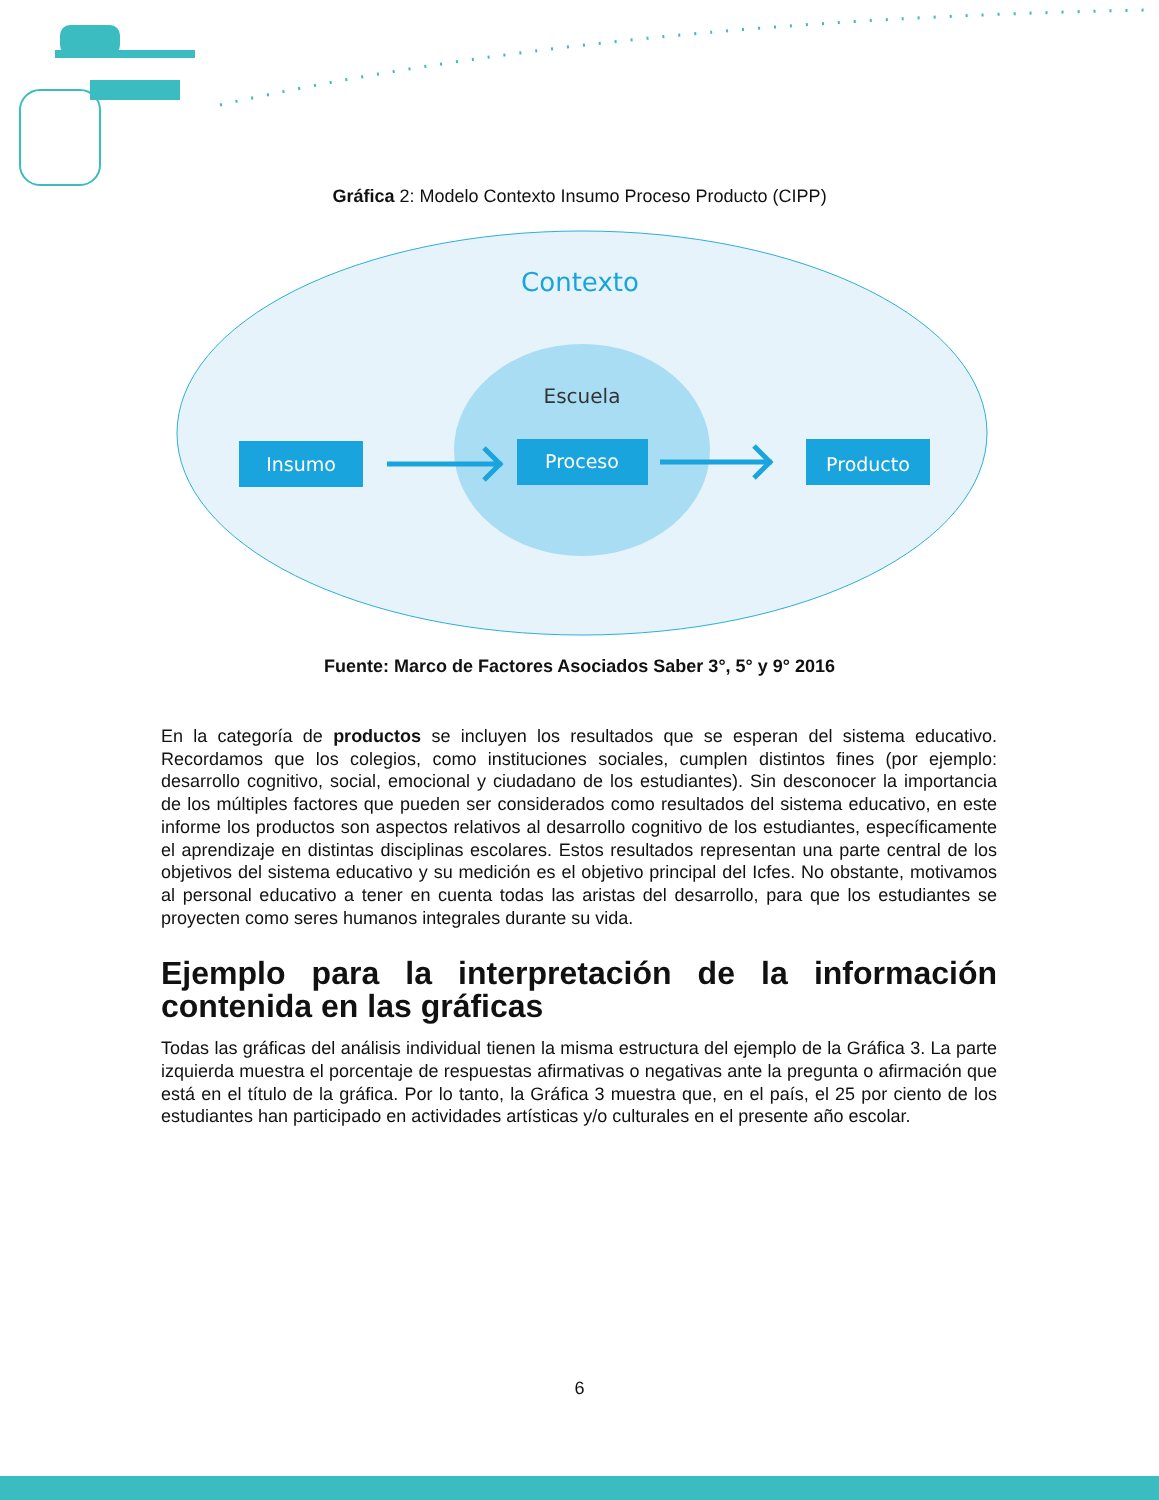Gráfica 2: Modelo Contexto Insumo Proceso Producto (CIPP)
Contexto
Escuela
Insumo
Proceso
Producto
Fuente: Marco de Factores Asociados Saber 3°, 5° y 9° 2016
En la categoría de productos se incluyen los resultados que se esperan del sistema educativo. Recordamos que los colegios, como instituciones sociales, cumplen distintos fines (por ejemplo: desarrollo cognitivo, social, emocional y ciudadano de los estudiantes). Sin desconocer la importancia de los múltiples factores que pueden ser considerados como resultados del sistema educativo, en este informe los productos son aspectos relativos al desarrollo cognitivo de los estudiantes, específicamente el aprendizaje en distintas disciplinas escolares. Estos resultados representan una parte central de los objetivos del sistema educativo y su medición es el objetivo principal del Icfes. No obstante, motivamos al personal educativo a tener en cuenta todas las aristas del desarrollo, para que los estudiantes se proyecten como seres humanos integrales durante su vida.
Ejemplo para la interpretación de la información contenida en las gráficas
Todas las gráficas del análisis individual tienen la misma estructura del ejemplo de la Gráfica 3. La parte izquierda muestra el porcentaje de respuestas afirmativas o negativas ante la pregunta o afirmación que está en el título de la gráfica. Por lo tanto, la Gráfica 3 muestra que, en el país, el 25 por ciento de los estudiantes han participado en actividades artísticas y/o culturales en el presente año escolar.
6